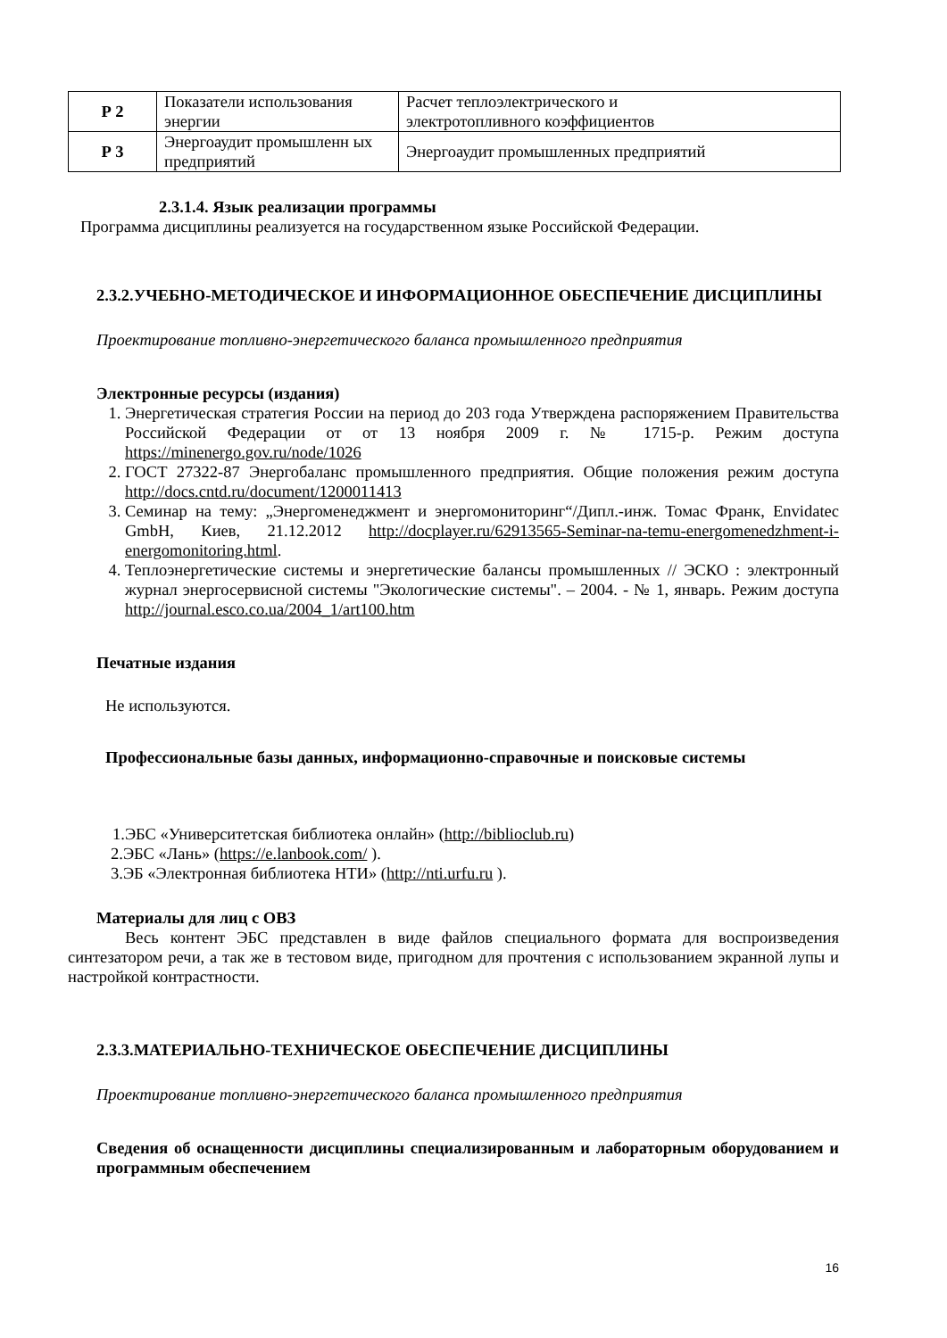| Р 2 | Показатели использования энергии | Расчет теплоэлектрического и электротопливного коэффициентов |
| Р 3 | Энергоаудит промышленн ых предприятий | Энергоаудит промышленных предприятий |
2.3.1.4. Язык реализации программы
Программа дисциплины реализуется на государственном языке Российской Федерации.
2.3.2.УЧЕБНО-МЕТОДИЧЕСКОЕ И ИНФОРМАЦИОННОЕ ОБЕСПЕЧЕНИЕ ДИСЦИПЛИНЫ
Проектирование топливно-энергетического баланса промышленного предприятия
Электронные ресурсы (издания)
1. Энергетическая стратегия России на период до 203 года Утверждена распоряжением Правительства Российской Федерации от от 13 ноября 2009 г. № 1715-р. Режим доступа https://minenergo.gov.ru/node/1026
2. ГОСТ 27322-87 Энергобаланс промышленного предприятия. Общие положения режим доступа http://docs.cntd.ru/document/1200011413
3. Семинар на тему: „Энергоменеджмент и энергомониторинг“/Дипл.-инж. Томас Франк, Envidatec GmbH, Киев, 21.12.2012 http://docplayer.ru/62913565-Seminar-na-temu-energomenedzhment-i-energomonitoring.html.
4. Теплоэнергетические системы и энергетические балансы промышленных // ЭСКО : электронный журнал энергосервисной системы "Экологические системы". – 2004. - № 1, январь. Режим доступа http://journal.esco.co.ua/2004_1/art100.htm
Печатные издания
Не используются.
Профессиональные базы данных, информационно-справочные и поисковые системы
1.ЭБС «Университетская библиотека онлайн» (http://biblioclub.ru)
2.ЭБС «Лань» (https://e.lanbook.com/ ).
3.ЭБ «Электронная библиотека НТИ» (http://nti.urfu.ru ).
Материалы для лиц с ОВЗ
Весь контент ЭБС представлен в виде файлов специального формата для воспроизведения синтезатором речи, а так же в тестовом виде, пригодном для прочтения с использованием экранной лупы и настройкой контрастности.
2.3.3.МАТЕРИАЛЬНО-ТЕХНИЧЕСКОЕ ОБЕСПЕЧЕНИЕ ДИСЦИПЛИНЫ
Проектирование топливно-энергетического баланса промышленного предприятия
Сведения об оснащенности дисциплины специализированным и лабораторным оборудованием и программным обеспечением
16